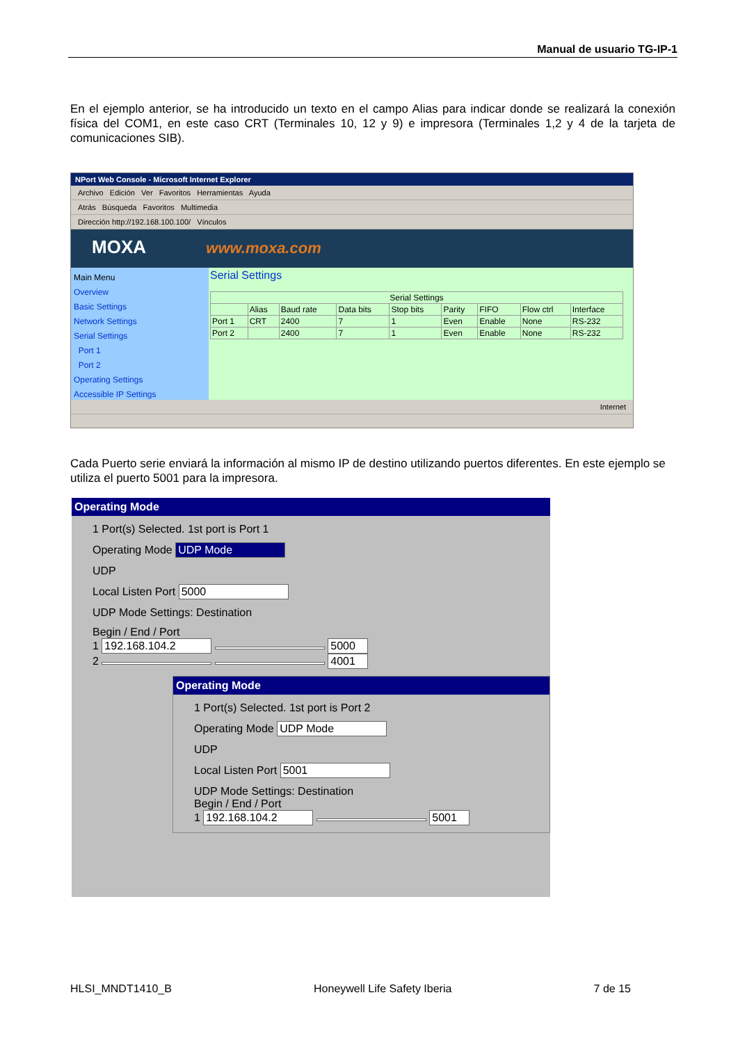Manual de usuario TG-IP-1
En el ejemplo anterior, se ha introducido un texto en el campo Alias para indicar donde se realizará la conexión física del COM1, en este caso CRT (Terminales 10, 12 y 9) e impresora (Terminales 1,2 y 4 de la tarjeta de comunicaciones SIB).
NPort Web Console - Microsoft Internet Explorer
Archivo Edición Ver Favoritos Herramientas Ayuda
Atrás Búsqueda Favoritos Multimedia
Dirección http://192.168.100.100/ Vínculos
MOXA www.moxa.com
Main Menu
Overview
Basic Settings
Network Settings
Serial Settings
Port 1
Port 2
Operating Settings
Accessible IP Settings
Serial Settings
| Serial Settings | | | | | | | | |
| --- | --- | --- | --- | --- | --- | --- | --- | --- |
| | Alias | Baud rate | Data bits | Stop bits | Parity | FIFO | Flow ctrl | Interface |
| Port 1 | CRT | 2400 | 7 | 1 | Even | Enable | None | RS-232 |
| Port 2 | | 2400 | 7 | 1 | Even | Enable | None | RS-232 |
Internet
Cada Puerto serie enviará la información al mismo IP de destino utilizando puertos diferentes. En este ejemplo se utiliza el puerto 5001 para la impresora.
Operating Mode
1 Port(s) Selected. 1st port is Port 1
Operating Mode UDP Mode
UDP
Local Listen Port 5000
UDP Mode Settings: Destination
Begin / End / Port
1 192.168.104.2 5000
2 4001
Operating Mode
1 Port(s) Selected. 1st port is Port 2
Operating Mode UDP Mode
UDP
Local Listen Port 5001
UDP Mode Settings: Destination
Begin / End / Port
1 192.168.104.2 5001
HLSI_MNDT1410_B Honeywell Life Safety Iberia 7 de 15